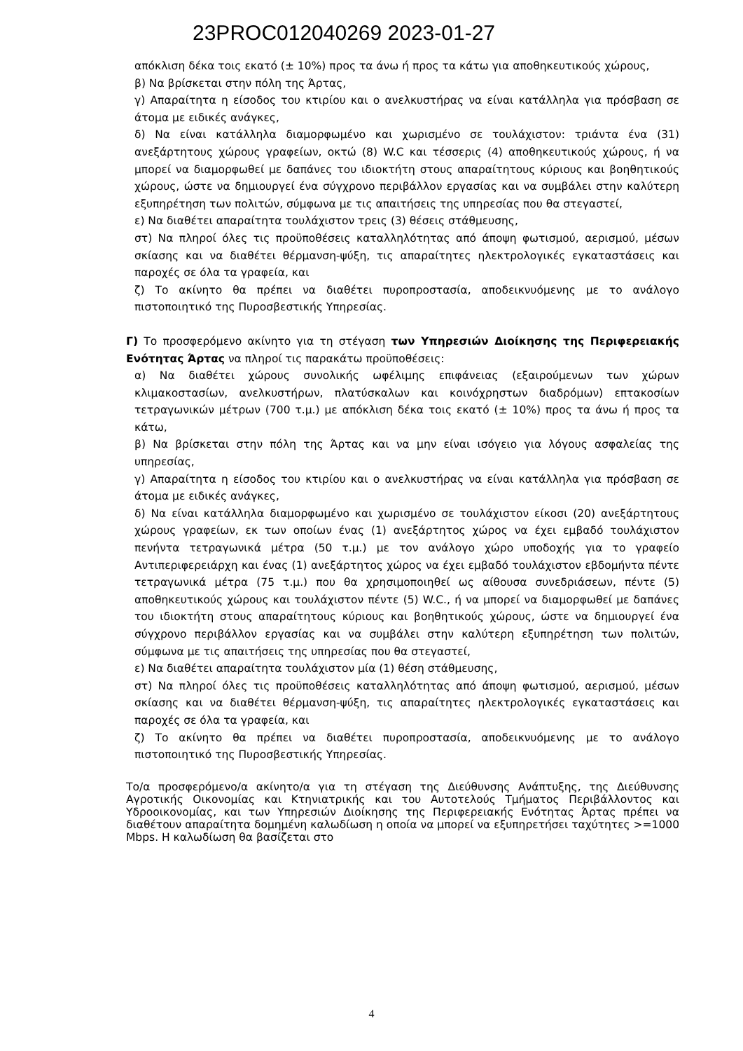23PROC012040269 2023-01-27
απόκλιση δέκα τοις εκατό (± 10%) προς τα άνω ή προς τα κάτω για αποθηκευτικούς χώρους,
β) Να βρίσκεται στην πόλη της Άρτας,
γ) Απαραίτητα η είσοδος του κτιρίου και ο ανελκυστήρας να είναι κατάλληλα για πρόσβαση σε άτομα με ειδικές ανάγκες,
δ) Να είναι κατάλληλα διαμορφωμένο και χωρισμένο σε τουλάχιστον: τριάντα ένα (31) ανεξάρτητους χώρους γραφείων, οκτώ (8) W.C και τέσσερις (4) αποθηκευτικούς χώρους, ή να μπορεί να διαμορφωθεί με δαπάνες του ιδιοκτήτη στους απαραίτητους κύριους και βοηθητικούς χώρους, ώστε να δημιουργεί ένα σύγχρονο περιβάλλον εργασίας και να συμβάλει στην καλύτερη εξυπηρέτηση των πολιτών, σύμφωνα με τις απαιτήσεις της υπηρεσίας που θα στεγαστεί,
ε) Να διαθέτει απαραίτητα τουλάχιστον τρεις (3) θέσεις στάθμευσης,
στ) Να πληροί όλες τις προϋποθέσεις καταλληλότητας από άποψη φωτισμού, αερισμού, μέσων σκίασης και να διαθέτει θέρμανση-ψύξη, τις απαραίτητες ηλεκτρολογικές εγκαταστάσεις και παροχές σε όλα τα γραφεία, και
ζ) Το ακίνητο θα πρέπει να διαθέτει πυροπροστασία, αποδεικνυόμενης με το ανάλογο πιστοποιητικό της Πυροσβεστικής Υπηρεσίας.
Γ) Το προσφερόμενο ακίνητο για τη στέγαση των Υπηρεσιών Διοίκησης της Περιφερειακής Ενότητας Άρτας να πληροί τις παρακάτω προϋποθέσεις:
α) Να διαθέτει χώρους συνολικής ωφέλιμης επιφάνειας (εξαιρούμενων των χώρων κλιμακοστασίων, ανελκυστήρων, πλατύσκαλων και κοινόχρηστων διαδρόμων) επτακοσίων τετραγωνικών μέτρων (700 τ.μ.) με απόκλιση δέκα τοις εκατό (± 10%) προς τα άνω ή προς τα κάτω,
β) Να βρίσκεται στην πόλη της Άρτας και να μην είναι ισόγειο για λόγους ασφαλείας της υπηρεσίας,
γ) Απαραίτητα η είσοδος του κτιρίου και ο ανελκυστήρας να είναι κατάλληλα για πρόσβαση σε άτομα με ειδικές ανάγκες,
δ) Να είναι κατάλληλα διαμορφωμένο και χωρισμένο σε τουλάχιστον είκοσι (20) ανεξάρτητους χώρους γραφείων, εκ των οποίων ένας (1) ανεξάρτητος χώρος να έχει εμβαδό τουλάχιστον πενήντα τετραγωνικά μέτρα (50 τ.μ.) με τον ανάλογο χώρο υποδοχής για το γραφείο Αντιπεριφερειάρχη και ένας (1) ανεξάρτητος χώρος να έχει εμβαδό τουλάχιστον εβδομήντα πέντε τετραγωνικά μέτρα (75 τ.μ.) που θα χρησιμοποιηθεί ως αίθουσα συνεδριάσεων, πέντε (5) αποθηκευτικούς χώρους και τουλάχιστον πέντε (5) W.C., ή να μπορεί να διαμορφωθεί με δαπάνες του ιδιοκτήτη στους απαραίτητους κύριους και βοηθητικούς χώρους, ώστε να δημιουργεί ένα σύγχρονο περιβάλλον εργασίας και να συμβάλει στην καλύτερη εξυπηρέτηση των πολιτών, σύμφωνα με τις απαιτήσεις της υπηρεσίας που θα στεγαστεί,
ε) Να διαθέτει απαραίτητα τουλάχιστον μία (1) θέση στάθμευσης,
στ) Να πληροί όλες τις προϋποθέσεις καταλληλότητας από άποψη φωτισμού, αερισμού, μέσων σκίασης και να διαθέτει θέρμανση-ψύξη, τις απαραίτητες ηλεκτρολογικές εγκαταστάσεις και παροχές σε όλα τα γραφεία, και
ζ) Το ακίνητο θα πρέπει να διαθέτει πυροπροστασία, αποδεικνυόμενης με το ανάλογο πιστοποιητικό της Πυροσβεστικής Υπηρεσίας.
Το/α προσφερόμενο/α ακίνητο/α για τη στέγαση της Διεύθυνσης Ανάπτυξης, της Διεύθυνσης Αγροτικής Οικονομίας και Κτηνιατρικής και του Αυτοτελούς Τμήματος Περιβάλλοντος και Υδροοικονομίας, και των Υπηρεσιών Διοίκησης της Περιφερειακής Ενότητας Άρτας πρέπει να διαθέτουν απαραίτητα δομημένη καλωδίωση η οποία να μπορεί να εξυπηρετήσει ταχύτητες >=1000 Mbps. Η καλωδίωση θα βασίζεται στο
4